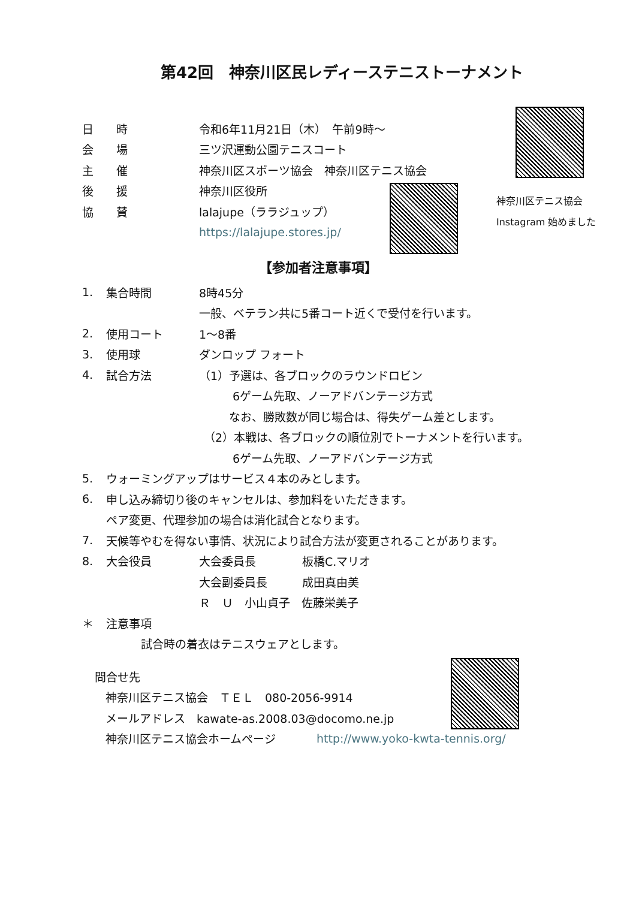第42回　神奈川区民レディーステニストーナメント
日　　時 令和6年11月21日（木）　午前9時～
会　　場 三ツ沢運動公園テニスコート
主　　催
神奈川区スポーツ協会　神奈川区テニス協会
後　　援 神奈川区役所
協　　賛 lalajupe（ララジュップ）
https://lalajupe.stores.jp/
神奈川区テニス協会
Instagram 始めました
【参加者注意事項】
1. 集合時間 8時45分
一般、ベテラン共に5番コート近くで受付を行います。
2. 使用コート 1～8番
3. 使用球 ダンロップ フォート
4. 試合方法 （1）予選は、各ブロックのラウンドロビン
6ゲーム先取、ノーアドバンテージ方式
なお、勝敗数が同じ場合は、得失ゲーム差とします。
（2）本戦は、各ブロックの順位別でトーナメントを行います。
6ゲーム先取、ノーアドバンテージ方式
5. ウォーミングアップはサービス４本のみとします。
6. 申し込み締切り後のキャンセルは、参加料をいただきます。
ペア変更、代理参加の場合は消化試合となります。
7. 天候等やむを得ない事情、状況により試合方法が変更されることがあります。
8. 大会役員 大会委員長 板橋C.マリオ
大会副委員長 成田真由美
Ｒ　Ｕ　小山貞子　佐藤栄美子
＊ 注意事項
試合時の着衣はテニスウェアとします。
問合せ先
神奈川区テニス協会　ＴＥＬ　080-2056-9914
メールアドレス　kawate-as.2008.03@docomo.ne.jp
神奈川区テニス協会ホームページ　　http://www.yoko-kwta-tennis.org/